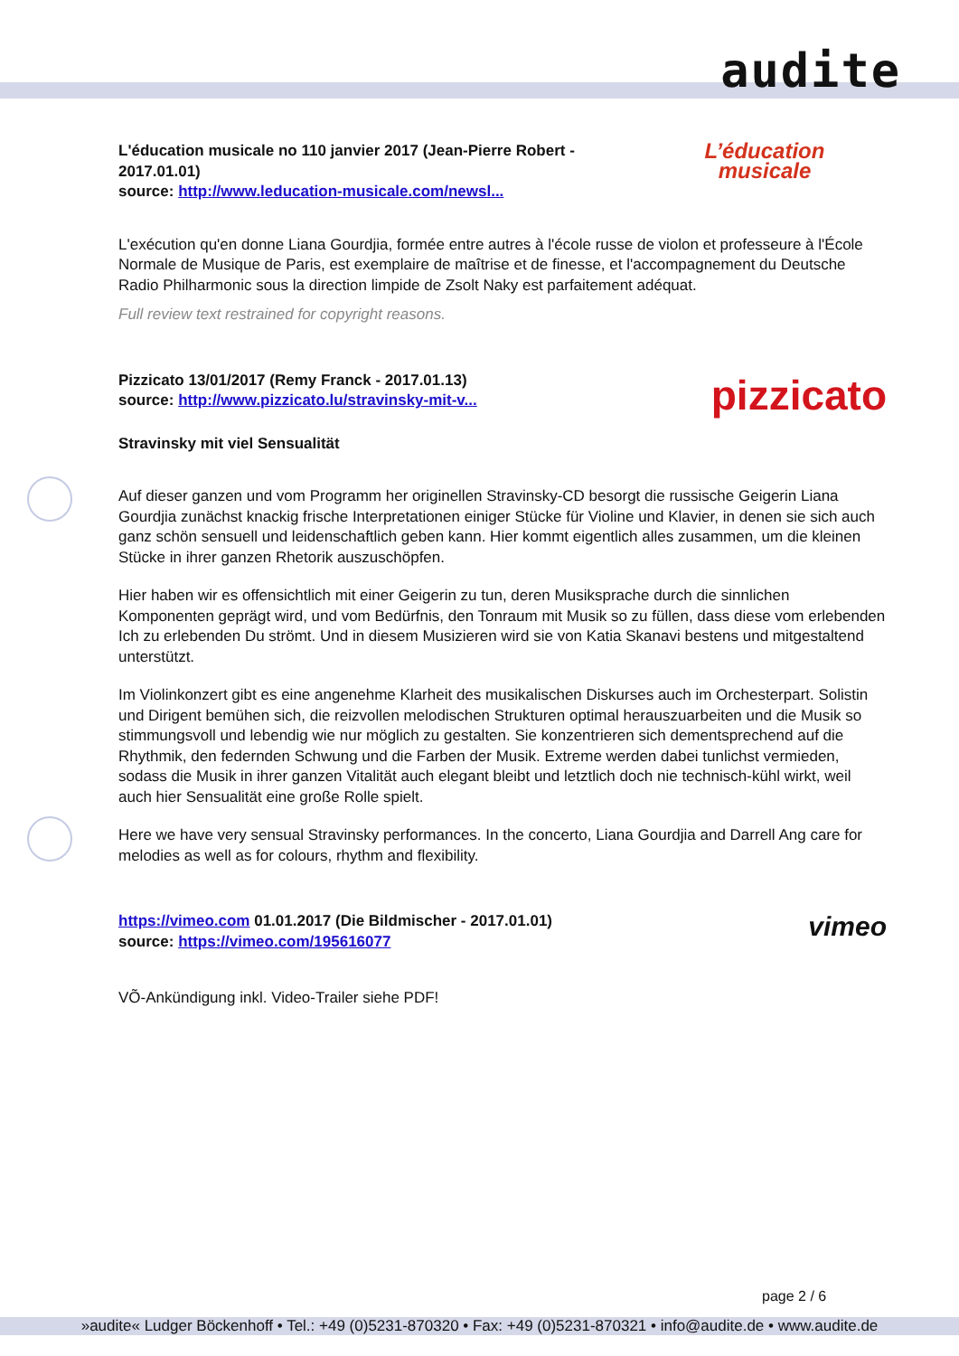audite
L'éducation musicale no 110 janvier 2017 (Jean-Pierre Robert - 2017.01.01)
source: http://www.leducation-musicale.com/newsl...
L’éducation
musicale
L'exécution qu'en donne Liana Gourdjia, formée entre autres à l'école russe de violon et professeure à l'École Normale de Musique de Paris, est exemplaire de maîtrise et de finesse, et l'accompagnement du Deutsche Radio Philharmonic sous la direction limpide de Zsolt Naky est parfaitement adéquat.
Full review text restrained for copyright reasons.
Pizzicato 13/01/2017 (Remy Franck - 2017.01.13)
source: http://www.pizzicato.lu/stravinsky-mit-v...
pizzicato
Stravinsky mit viel Sensualität
Auf dieser ganzen und vom Programm her originellen Stravinsky-CD besorgt die russische Geigerin Liana Gourdjia zunächst knackig frische Interpretationen einiger Stücke für Violine und Klavier, in denen sie sich auch ganz schön sensuell und leidenschaftlich geben kann. Hier kommt eigentlich alles zusammen, um die kleinen Stücke in ihrer ganzen Rhetorik auszuschöpfen.
Hier haben wir es offensichtlich mit einer Geigerin zu tun, deren Musiksprache durch die sinnlichen Komponenten geprägt wird, und vom Bedürfnis, den Tonraum mit Musik so zu füllen, dass diese vom erlebenden Ich zu erlebenden Du strömt. Und in diesem Musizieren wird sie von Katia Skanavi bestens und mitgestaltend unterstützt.
Im Violinkonzert gibt es eine angenehme Klarheit des musikalischen Diskurses auch im Orchesterpart. Solistin und Dirigent bemühen sich, die reizvollen melodischen Strukturen optimal herauszuarbeiten und die Musik so stimmungsvoll und lebendig wie nur möglich zu gestalten. Sie konzentrieren sich dementsprechend auf die Rhythmik, den federnden Schwung und die Farben der Musik. Extreme werden dabei tunlichst vermieden, sodass die Musik in ihrer ganzen Vitalität auch elegant bleibt und letztlich doch nie technisch-kühl wirkt, weil auch hier Sensualität eine große Rolle spielt.
Here we have very sensual Stravinsky performances. In the concerto, Liana Gourdjia and Darrell Ang care for melodies as well as for colours, rhythm and flexibility.
https://vimeo.com 01.01.2017 (Die Bildmischer - 2017.01.01)
source: https://vimeo.com/195616077
vimeo
VÕ-Ankündigung inkl. Video-Trailer siehe PDF!
page 2 / 6
»audite« Ludger Böckenhoff • Tel.: +49 (0)5231-870320 • Fax: +49 (0)5231-870321 • info@audite.de • www.audite.de